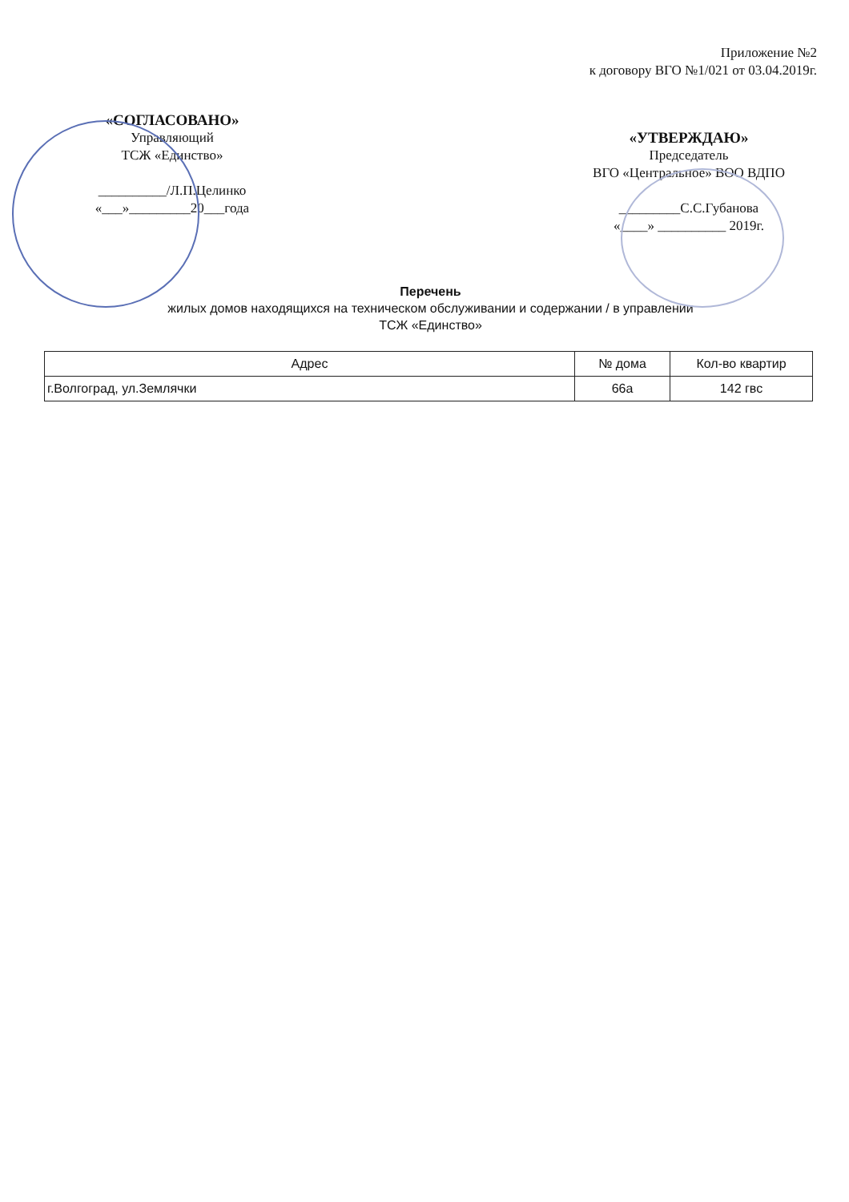Приложение №2
к договору ВГО №1/021 от 03.04.2019г.
«СОГЛАСОВАНО»
Управляющий
ТСЖ «Единство»
__________/Л.П.Целинко
«___»_________20___года
«УТВЕРЖДАЮ»
Председатель
ВГО «Центральное» ВОО ВДПО
_________С.С.Губанова
«____» __________ 2019г.
Перечень
жилых домов находящихся на техническом обслуживании и содержании / в управлении
ТСЖ «Единство»
| Адрес | № дома | Кол-во квартир |
| --- | --- | --- |
| г.Волгоград, ул.Землячки | 66а | 142 гвс |